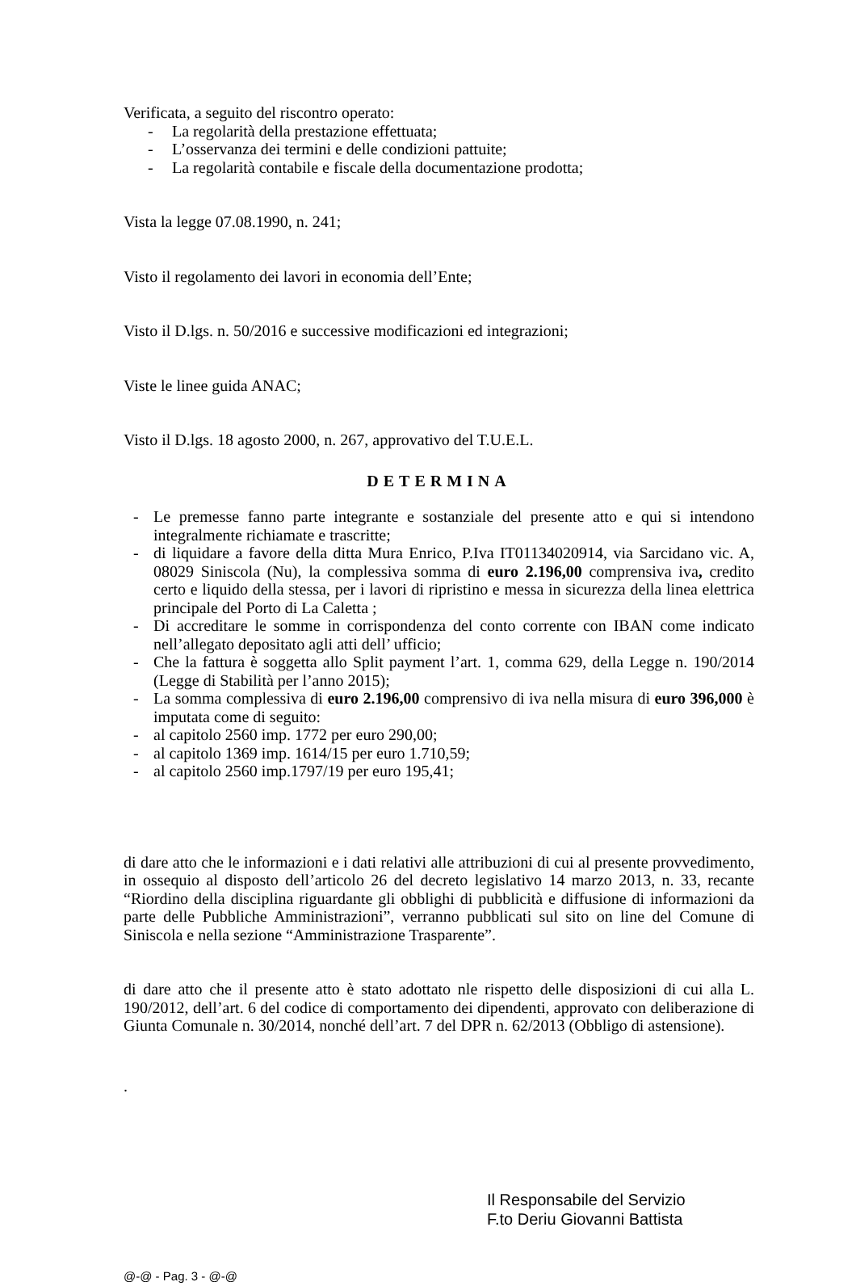Verificata, a seguito del riscontro operato:
- La regolarità della prestazione effettuata;
- L’osservanza dei termini e delle condizioni pattuite;
- La regolarità contabile e fiscale della documentazione prodotta;
Vista la legge 07.08.1990, n. 241;
Visto il regolamento dei lavori in economia dell’Ente;
Visto il D.lgs. n. 50/2016 e successive modificazioni ed integrazioni;
Viste le linee guida ANAC;
Visto il D.lgs. 18 agosto 2000, n. 267, approvativo del T.U.E.L.
DETERMINA
- Le premesse fanno parte integrante e sostanziale del presente atto e qui si intendono integralmente richiamate e trascritte;
- di liquidare a favore della ditta Mura Enrico, P.Iva IT01134020914, via Sarcidano vic. A, 08029 Siniscola (Nu), la complessiva somma di euro 2.196,00 comprensiva iva, credito certo e liquido della stessa, per i lavori di ripristino e messa in sicurezza della linea elettrica principale del Porto di La Caletta ;
- Di accreditare le somme in corrispondenza del conto corrente con IBAN come indicato nell’allegato depositato agli atti dell’ ufficio;
- Che la fattura è soggetta allo Split payment l’art. 1, comma 629, della Legge n. 190/2014 (Legge di Stabilità per l’anno 2015);
- La somma complessiva di euro 2.196,00 comprensivo di iva nella misura di euro 396,000 è imputata come di seguito:
- al capitolo 2560 imp. 1772 per euro 290,00;
- al capitolo 1369 imp. 1614/15 per euro 1.710,59;
- al capitolo 2560 imp.1797/19 per euro 195,41;
di dare atto che le informazioni e i dati relativi alle attribuzioni di cui al presente provvedimento, in ossequio al disposto dell’articolo 26 del decreto legislativo 14 marzo 2013, n. 33, recante “Riordino della disciplina riguardante gli obblighi di pubblicità e diffusione di informazioni da parte delle Pubbliche Amministrazioni”, verranno pubblicati sul sito on line del Comune di Siniscola e nella sezione “Amministrazione Trasparente”.
di dare atto che il presente atto è stato adottato nle rispetto delle disposizioni di cui alla L. 190/2012, dell’art. 6 del codice di comportamento dei dipendenti, approvato con deliberazione di Giunta Comunale n. 30/2014, nonché dell’art. 7 del DPR n. 62/2013 (Obbligo di astensione).
.
Il Responsabile del Servizio
F.to Deriu Giovanni Battista
@-@ - Pag. 3 - @-@